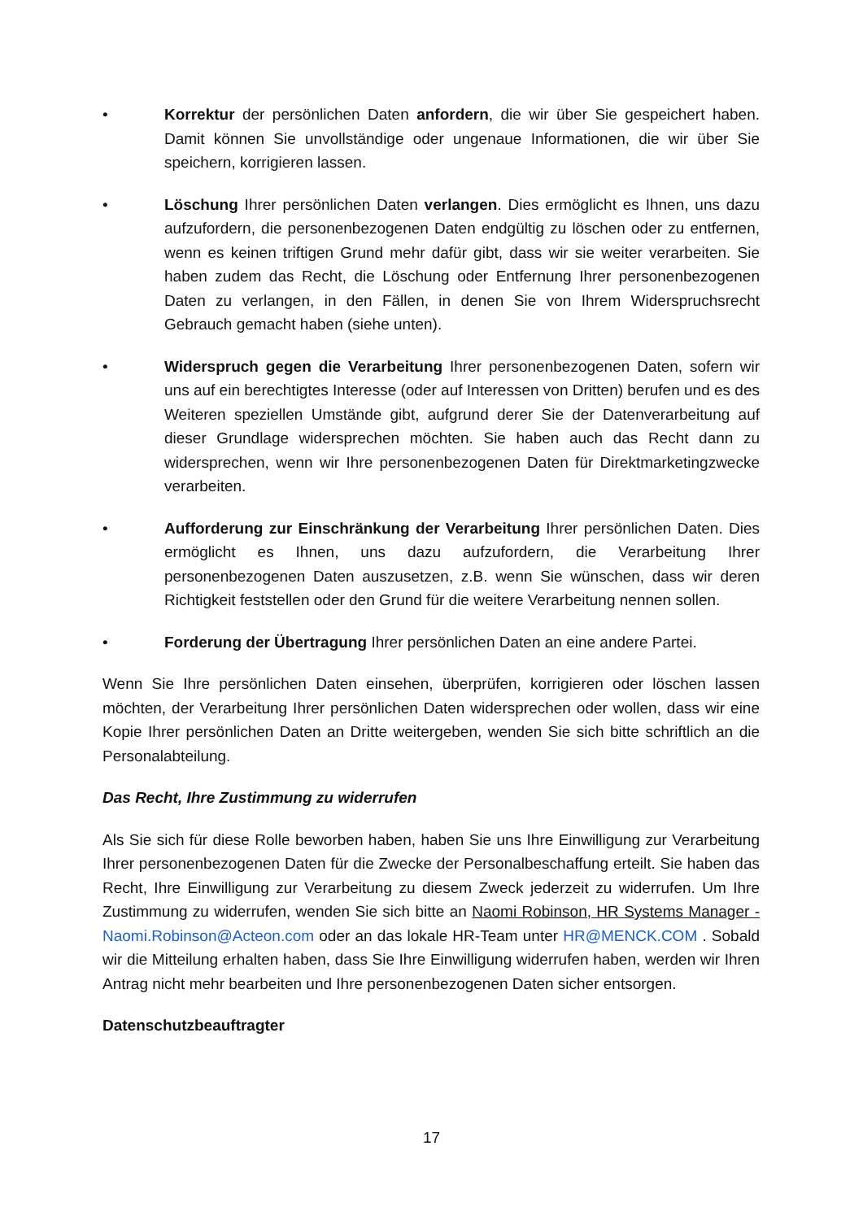• Korrektur der persönlichen Daten anfordern, die wir über Sie gespeichert haben. Damit können Sie unvollständige oder ungenaue Informationen, die wir über Sie speichern, korrigieren lassen.
• Löschung Ihrer persönlichen Daten verlangen. Dies ermöglicht es Ihnen, uns dazu aufzufordern, die personenbezogenen Daten endgültig zu löschen oder zu entfernen, wenn es keinen triftigen Grund mehr dafür gibt, dass wir sie weiter verarbeiten. Sie haben zudem das Recht, die Löschung oder Entfernung Ihrer personenbezogenen Daten zu verlangen, in den Fällen, in denen Sie von Ihrem Widerspruchsrecht Gebrauch gemacht haben (siehe unten).
• Widerspruch gegen die Verarbeitung Ihrer personenbezogenen Daten, sofern wir uns auf ein berechtigtes Interesse (oder auf Interessen von Dritten) berufen und es des Weiteren speziellen Umstände gibt, aufgrund derer Sie der Datenverarbeitung auf dieser Grundlage widersprechen möchten. Sie haben auch das Recht dann zu widersprechen, wenn wir Ihre personenbezogenen Daten für Direktmarketingzwecke verarbeiten.
• Aufforderung zur Einschränkung der Verarbeitung Ihrer persönlichen Daten. Dies ermöglicht es Ihnen, uns dazu aufzufordern, die Verarbeitung Ihrer personenbezogenen Daten auszusetzen, z.B. wenn Sie wünschen, dass wir deren Richtigkeit feststellen oder den Grund für die weitere Verarbeitung nennen sollen.
• Forderung der Übertragung Ihrer persönlichen Daten an eine andere Partei.
Wenn Sie Ihre persönlichen Daten einsehen, überprüfen, korrigieren oder löschen lassen möchten, der Verarbeitung Ihrer persönlichen Daten widersprechen oder wollen, dass wir eine Kopie Ihrer persönlichen Daten an Dritte weitergeben, wenden Sie sich bitte schriftlich an die Personalabteilung.
Das Recht, Ihre Zustimmung zu widerrufen
Als Sie sich für diese Rolle beworben haben, haben Sie uns Ihre Einwilligung zur Verarbeitung Ihrer personenbezogenen Daten für die Zwecke der Personalbeschaffung erteilt. Sie haben das Recht, Ihre Einwilligung zur Verarbeitung zu diesem Zweck jederzeit zu widerrufen. Um Ihre Zustimmung zu widerrufen, wenden Sie sich bitte an Naomi Robinson, HR Systems Manager - Naomi.Robinson@Acteon.com oder an das lokale HR-Team unter HR@MENCK.COM . Sobald wir die Mitteilung erhalten haben, dass Sie Ihre Einwilligung widerrufen haben, werden wir Ihren Antrag nicht mehr bearbeiten und Ihre personenbezogenen Daten sicher entsorgen.
Datenschutzbeauftragter
17